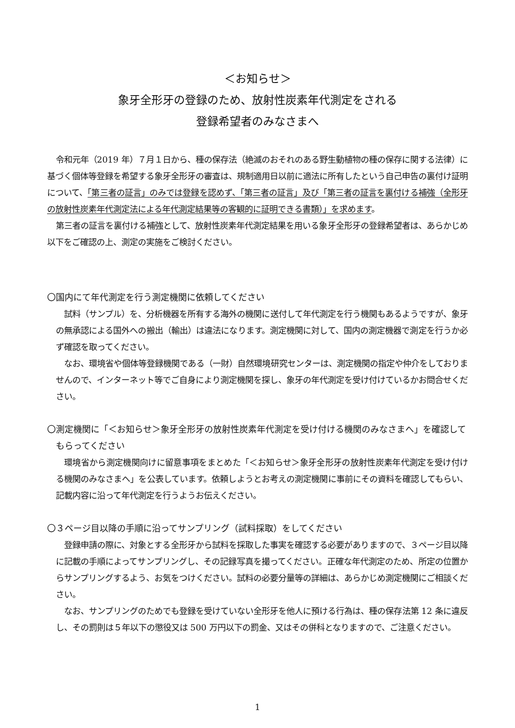＜お知らせ＞
象牙全形牙の登録のため、放射性炭素年代測定をされる
登録希望者のみなさまへ
令和元年（2019 年）７月１日から、種の保存法（絶滅のおそれのある野生動植物の種の保存に関する法律）に基づく個体等登録を希望する象牙全形牙の審査は、規制適用日以前に適法に所有したという自己申告の裏付け証明について、「第三者の証言」のみでは登録を認めず、「第三者の証言」及び「第三者の証言を裏付ける補強（全形牙の放射性炭素年代測定法による年代測定結果等の客観的に証明できる書類）」を求めます。
第三者の証言を裏付ける補強として、放射性炭素年代測定結果を用いる象牙全形牙の登録希望者は、あらかじめ以下をご確認の上、測定の実施をご検討ください。
〇国内にて年代測定を行う測定機関に依頼してください
試料（サンプル）を、分析機器を所有する海外の機関に送付して年代測定を行う機関もあるようですが、象牙の無承認による国外への搬出（輸出）は違法になります。測定機関に対して、国内の測定機器で測定を行うか必ず確認を取ってください。
なお、環境省や個体等登録機関である（一財）自然環境研究センターは、測定機関の指定や仲介をしておりませんので、インターネット等でご自身により測定機関を探し、象牙の年代測定を受け付けているかお問合せください。
〇測定機関に「＜お知らせ＞象牙全形牙の放射性炭素年代測定を受け付ける機関のみなさまへ」を確認してもらってください
環境省から測定機関向けに留意事項をまとめた「＜お知らせ＞象牙全形牙の放射性炭素年代測定を受け付ける機関のみなさまへ」を公表しています。依頼しようとお考えの測定機関に事前にその資料を確認してもらい、記載内容に沿って年代測定を行うようお伝えください。
〇３ページ目以降の手順に沿ってサンプリング（試料採取）をしてください
登録申請の際に、対象とする全形牙から試料を採取した事実を確認する必要がありますので、３ページ目以降に記載の手順によってサンプリングし、その記録写真を撮ってください。正確な年代測定のため、所定の位置からサンプリングするよう、お気をつけください。試料の必要分量等の詳細は、あらかじめ測定機関にご相談ください。
なお、サンプリングのためでも登録を受けていない全形牙を他人に預ける行為は、種の保存法第 12 条に違反し、その罰則は５年以下の懲役又は 500 万円以下の罰金、又はその併科となりますので、ご注意ください。
1